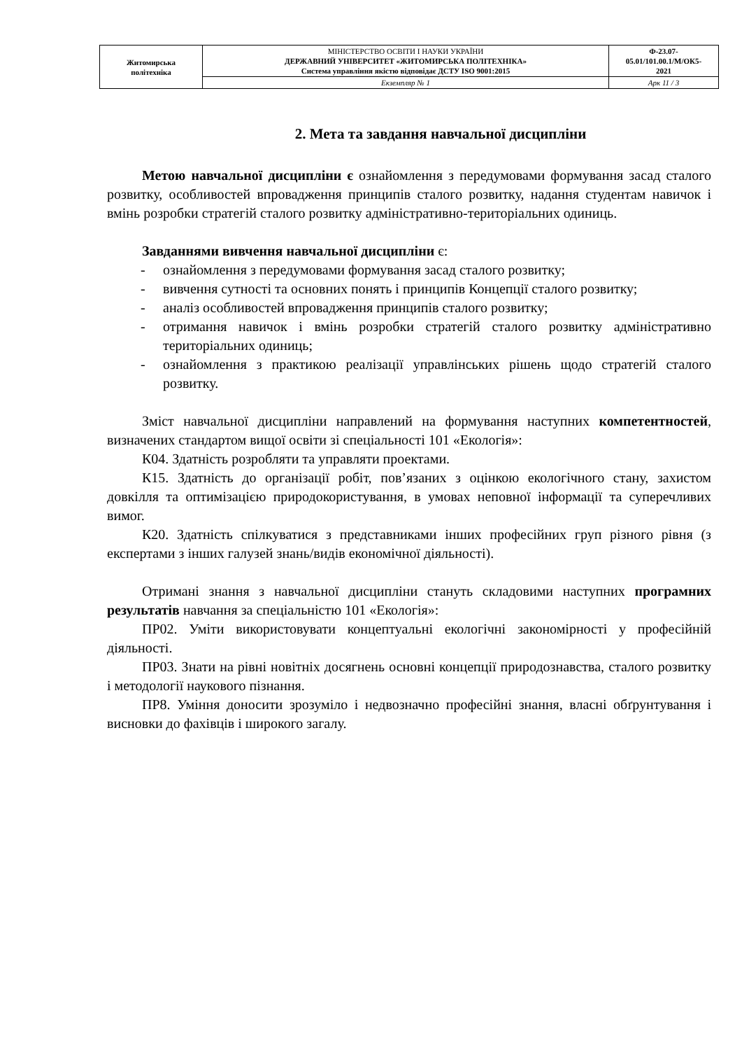| Житомирська політехніка | МІНІСТЕРСТВО ОСВІТИ І НАУКИ УКРАЇНИ ДЕРЖАВНИЙ УНІВЕРСИТЕТ «ЖИТОМИРСЬКА ПОЛІТЕХНІКА» Система управління якістю відповідає ДСТУ ISO 9001:2015 | Ф-23.07- 05.01/101.00.1/М/ОК5- 2021 |
| | Екземпляр № 1 | Арк 11 / 3 |
2. Мета та завдання навчальної дисципліни
Метою навчальної дисципліни є ознайомлення з передумовами формування засад сталого розвитку, особливостей впровадження принципів сталого розвитку, надання студентам навичок і вмінь розробки стратегій сталого розвитку адміністративно-територіальних одиниць.
Завданнями вивчення навчальної дисципліни є:
- ознайомлення з передумовами формування засад сталого розвитку;
- вивчення сутності та основних понять і принципів Концепції сталого розвитку;
- аналіз особливостей впровадження принципів сталого розвитку;
- отримання навичок і вмінь розробки стратегій сталого розвитку адміністративно територіальних одиниць;
- ознайомлення з практикою реалізації управлінських рішень щодо стратегій сталого розвитку.
Зміст навчальної дисципліни направлений на формування наступних компетентностей, визначених стандартом вищої освіти зі спеціальності 101 «Екологія»:
К04. Здатність розробляти та управляти проектами.
К15. Здатність до організації робіт, пов’язаних з оцінкою екологічного стану, захистом довкілля та оптимізацією природокористування, в умовах неповної інформації та суперечливих вимог.
К20. Здатність спілкуватися з представниками інших професійних груп різного рівня (з експертами з інших галузей знань/видів економічної діяльності).
Отримані знання з навчальної дисципліни стануть складовими наступних програмних результатів навчання за спеціальністю 101 «Екологія»:
ПР02. Уміти використовувати концептуальні екологічні закономірності у професійній діяльності.
ПР03. Знати на рівні новітніх досягнень основні концепції природознавства, сталого розвитку і методології наукового пізнання.
ПР8. Уміння доносити зрозуміло і недвозначно професійні знання, власні обґрунтування і висновки до фахівців і широкого загалу.